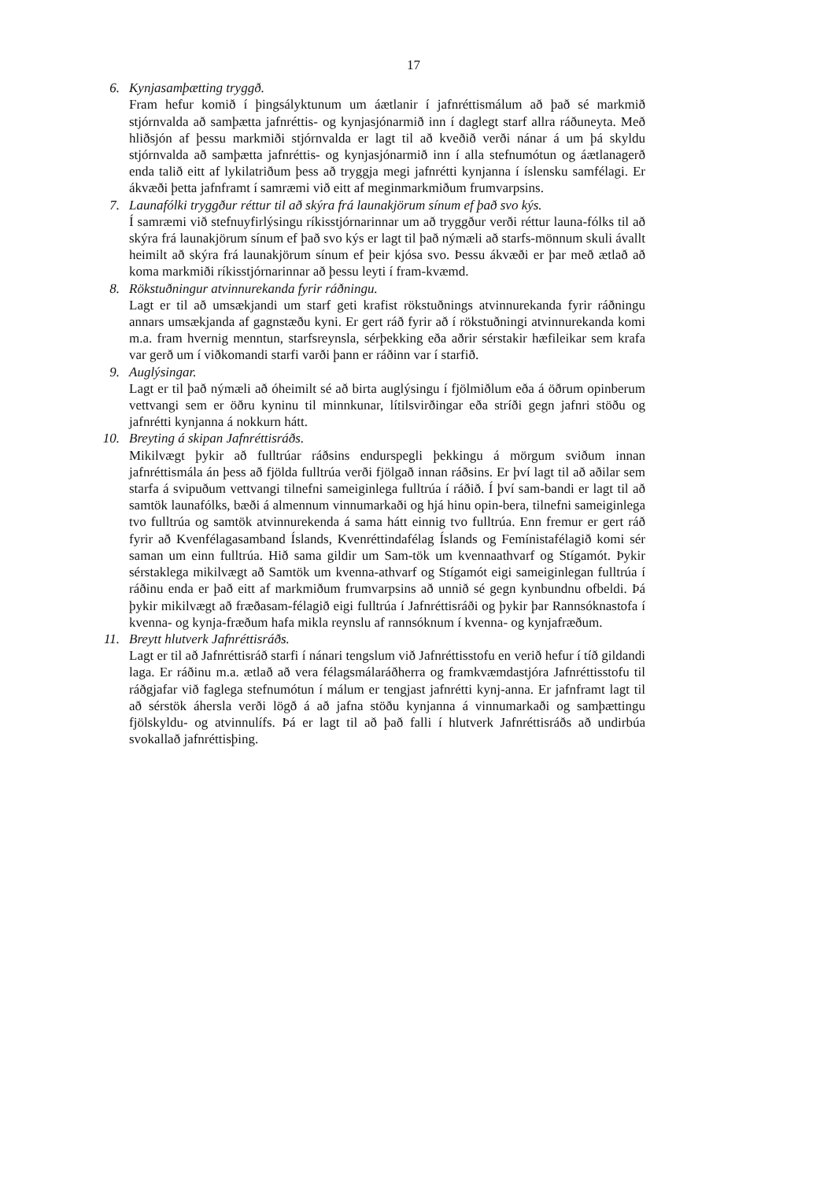17
6. Kynjasamþætting tryggð.
Fram hefur komið í þingsályktunum um áætlanir í jafnréttismálum að það sé markmið stjórnvalda að samþætta jafnréttis- og kynjasjónarmið inn í daglegt starf allra ráðuneyta. Með hliðsjón af þessu markmiði stjórnvalda er lagt til að kveðið verði nánar á um þá skyldu stjórnvalda að samþætta jafnréttis- og kynjasjónarmið inn í alla stefnumótun og áætlanagerð enda talið eitt af lykilatriðum þess að tryggja megi jafnrétti kynjanna í íslensku samfélagi. Er ákvæði þetta jafnframt í samræmi við eitt af meginmarkmiðum frumvarpsins.
7. Launafólki tryggður réttur til að skýra frá launakjörum sínum ef það svo kýs.
Í samræmi við stefnuyfirlýsingu ríkisstjórnarinnar um að tryggður verði réttur launa-fólks til að skýra frá launakjörum sínum ef það svo kýs er lagt til það nýmæli að starfs-mönnum skuli ávallt heimilt að skýra frá launakjörum sínum ef þeir kjósa svo. Þessu ákvæði er þar með ætlað að koma markmiði ríkisstjórnarinnar að þessu leyti í fram-kvæmd.
8. Rökstuðningur atvinnurekanda fyrir ráðningu.
Lagt er til að umsækjandi um starf geti krafist rökstuðnings atvinnurekanda fyrir ráðningu annars umsækjanda af gagnstæðu kyni. Er gert ráð fyrir að í rökstuðningi atvinnurekanda komi m.a. fram hvernig menntun, starfsreynsla, sérþekking eða aðrir sérstakir hæfileikar sem krafa var gerð um í viðkomandi starfi varði þann er ráðinn var í starfið.
9. Auglýsingar.
Lagt er til það nýmæli að óheimilt sé að birta auglýsingu í fjölmiðlum eða á öðrum opinberum vettvangi sem er öðru kyninu til minnkunar, lítilsvirðingar eða stríði gegn jafnri stöðu og jafnrétti kynjanna á nokkurn hátt.
10. Breyting á skipan Jafnréttisráðs.
Mikilvægt þykir að fulltrúar ráðsins endurspegli þekkingu á mörgum sviðum innan jafnréttismála án þess að fjölda fulltrúa verði fjölgað innan ráðsins. Er því lagt til að aðilar sem starfa á svipuðum vettvangi tilnefni sameiginlega fulltrúa í ráðið. Í því sam-bandi er lagt til að samtök launafólks, bæði á almennum vinnumarkaði og hjá hinu opin-bera, tilnefni sameiginlega tvo fulltrúa og samtök atvinnurekenda á sama hátt einnig tvo fulltrúa. Enn fremur er gert ráð fyrir að Kvenfélagasamband Íslands, Kvenréttindafélag Íslands og Femínistafélagið komi sér saman um einn fulltrúa. Hið sama gildir um Sam-tök um kvennaathvarf og Stígamót. Þykir sérstaklega mikilvægt að Samtök um kvenna-athvarf og Stígamót eigi sameiginlegan fulltrúa í ráðinu enda er það eitt af markmiðum frumvarpsins að unnið sé gegn kynbundnu ofbeldi. Þá þykir mikilvægt að fræðasam-félagið eigi fulltrúa í Jafnréttisráði og þykir þar Rannsóknastofa í kvenna- og kynja-fræðum hafa mikla reynslu af rannsóknum í kvenna- og kynjafræðum.
11. Breytt hlutverk Jafnréttisráðs.
Lagt er til að Jafnréttisráð starfi í nánari tengslum við Jafnréttisstofu en verið hefur í tíð gildandi laga. Er ráðinu m.a. ætlað að vera félagsmálaráðherra og framkvæmdastjóra Jafnréttisstofu til ráðgjafar við faglega stefnumótun í málum er tengjast jafnrétti kynj-anna. Er jafnframt lagt til að sérstök áhersla verði lögð á að jafna stöðu kynjanna á vinnumarkaði og samþættingu fjölskyldu- og atvinnulífs. Þá er lagt til að það falli í hlutverk Jafnréttisráðs að undirbúa svokallað jafnréttisþing.